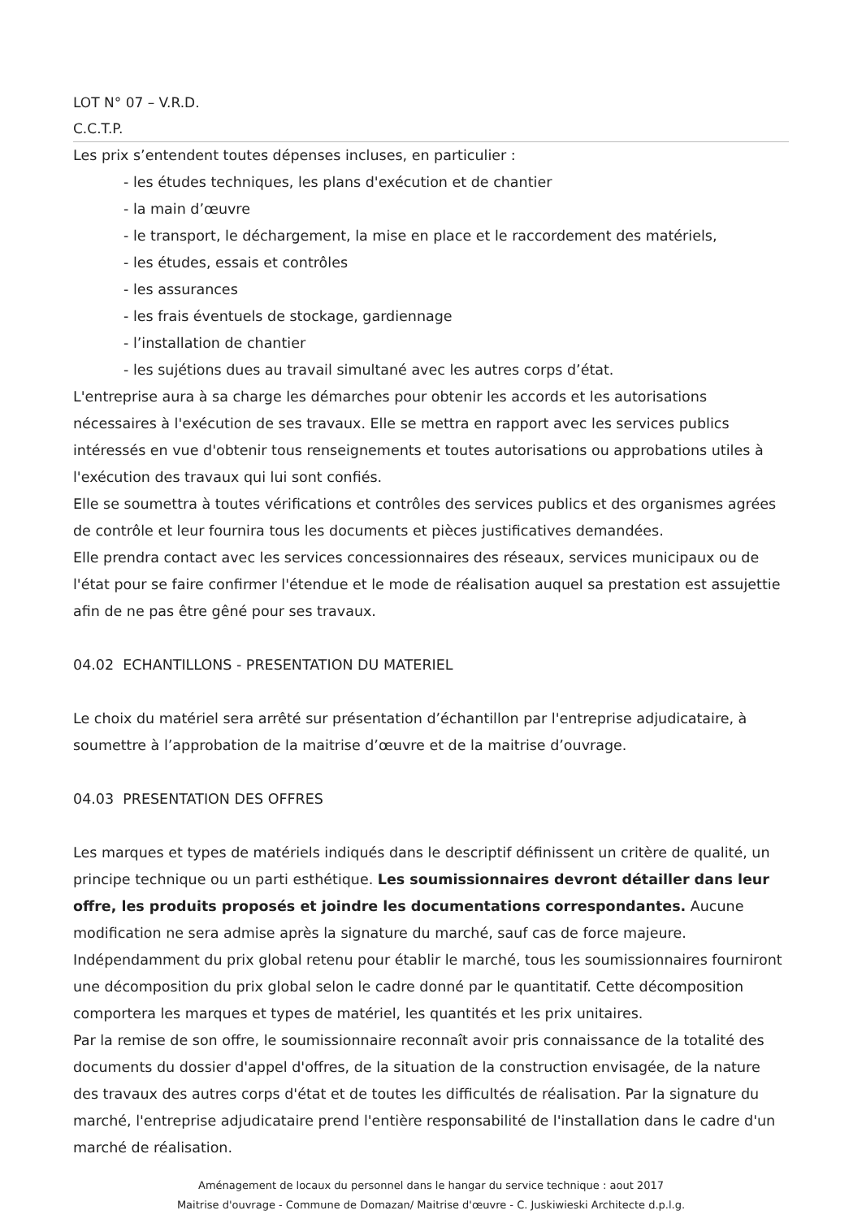LOT N° 07 – V.R.D.
C.C.T.P.
Les prix s’entendent toutes dépenses incluses, en particulier :
- les études techniques, les plans d'exécution et de chantier
- la main d’œuvre
- le transport, le déchargement, la mise en place et le raccordement des matériels,
- les études, essais et contrôles
- les assurances
- les frais éventuels de stockage, gardiennage
- l’installation de chantier
- les sujétions dues au travail simultané avec les autres corps d’état.
L'entreprise aura à sa charge les démarches pour obtenir les accords et les autorisations nécessaires à l'exécution de ses travaux. Elle se mettra en rapport avec les services publics intéressés en vue d'obtenir tous renseignements et toutes autorisations ou approbations utiles à l'exécution des travaux qui lui sont confiés.
Elle se soumettra à toutes vérifications et contrôles des services publics et des organismes agrées de contrôle et leur fournira tous les documents et pièces justificatives demandées.
Elle prendra contact avec les services concessionnaires des réseaux, services municipaux ou de l'état pour se faire confirmer l'étendue et le mode de réalisation auquel sa prestation est assujettie afin de ne pas être gêné pour ses travaux.
04.02 ECHANTILLONS - PRESENTATION DU MATERIEL
Le choix du matériel sera arrêté sur présentation d’échantillon par l'entreprise adjudicataire, à soumettre à l’approbation de la maitrise d’œuvre et de la maitrise d’ouvrage.
04.03 PRESENTATION DES OFFRES
Les marques et types de matériels indiqués dans le descriptif définissent un critère de qualité, un principe technique ou un parti esthétique. Les soumissionnaires devront détailler dans leur offre, les produits proposés et joindre les documentations correspondantes. Aucune modification ne sera admise après la signature du marché, sauf cas de force majeure.
Indépendamment du prix global retenu pour établir le marché, tous les soumissionnaires fourniront une décomposition du prix global selon le cadre donné par le quantitatif. Cette décomposition comportera les marques et types de matériel, les quantités et les prix unitaires.
Par la remise de son offre, le soumissionnaire reconnaît avoir pris connaissance de la totalité des documents du dossier d'appel d'offres, de la situation de la construction envisagée, de la nature des travaux des autres corps d'état et de toutes les difficultés de réalisation. Par la signature du marché, l'entreprise adjudicataire prend l'entière responsabilité de l'installation dans le cadre d'un marché de réalisation.
Aménagement de locaux du personnel dans le hangar du service technique : aout 2017
Maitrise d'ouvrage - Commune de Domazan/ Maitrise d'œuvre - C. Juskiwieski Architecte d.p.l.g.